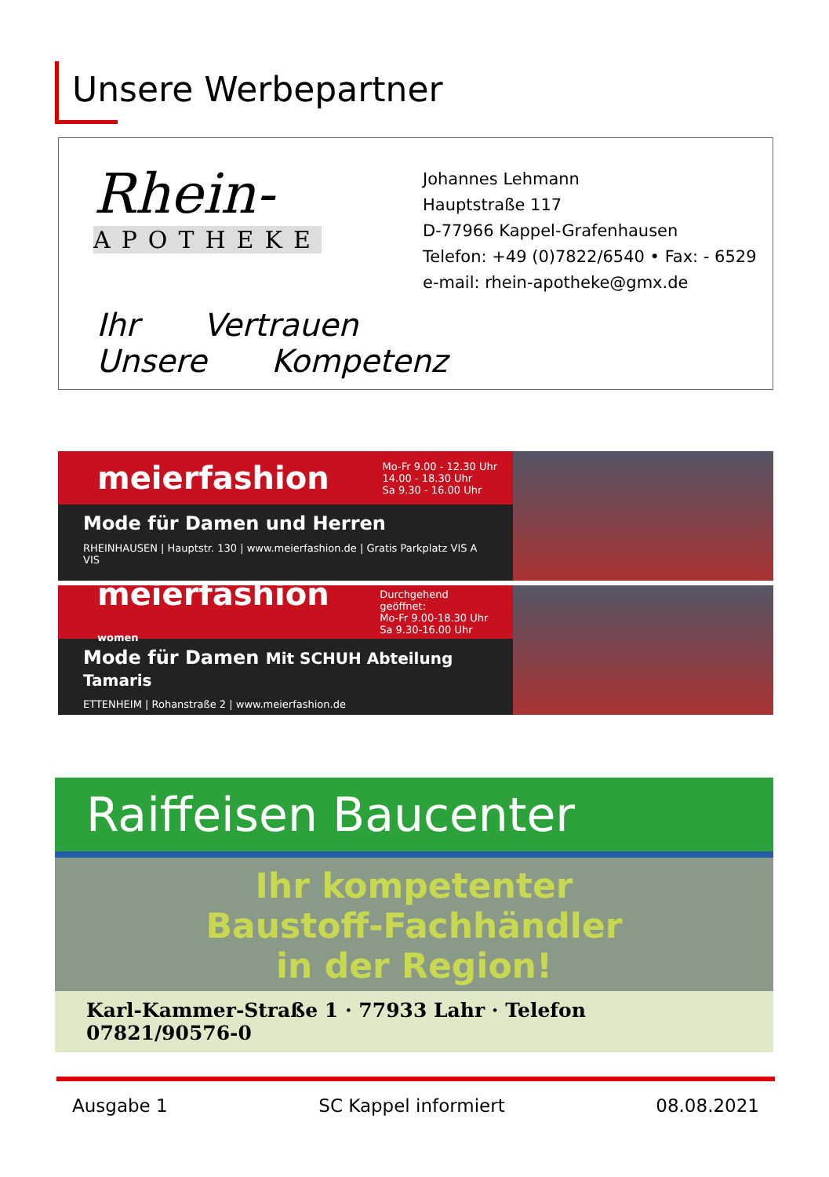Unsere Werbepartner
Rhein-
APOTHEKE
Johannes Lehmann
Hauptstraße 117
D-77966 Kappel-Grafenhausen
Telefon: +49 (0)7822/6540 • Fax: - 6529
e-mail: rhein-apotheke@gmx.de
Ihr Vertrauen Unsere Kompetenz
meierfashion Mo-Fr 9.00 - 12.30 Uhr
14.00 - 18.30 Uhr
Sa 9.30 - 16.00 Uhr
Mode für Damen und Herren
RHEINHAUSEN | Hauptstr. 130 | www.meierfashion.de | Gratis Parkplatz VIS A VIS
meierfashion women Durchgehend geöffnet:
Mo-Fr 9.00-18.30 Uhr
Sa 9.30-16.00 Uhr
Mode für Damen Mit SCHUH Abteilung Tamaris
ETTENHEIM | Rohanstraße 2 | www.meierfashion.de
Raiffeisen Baucenter
Ihr kompetenter
Baustoff-Fachhändler
in der Region!
Karl-Kammer-Straße 1 · 77933 Lahr · Telefon 07821/90576-0
Ausgabe 1 SC Kappel informiert 08.08.2021